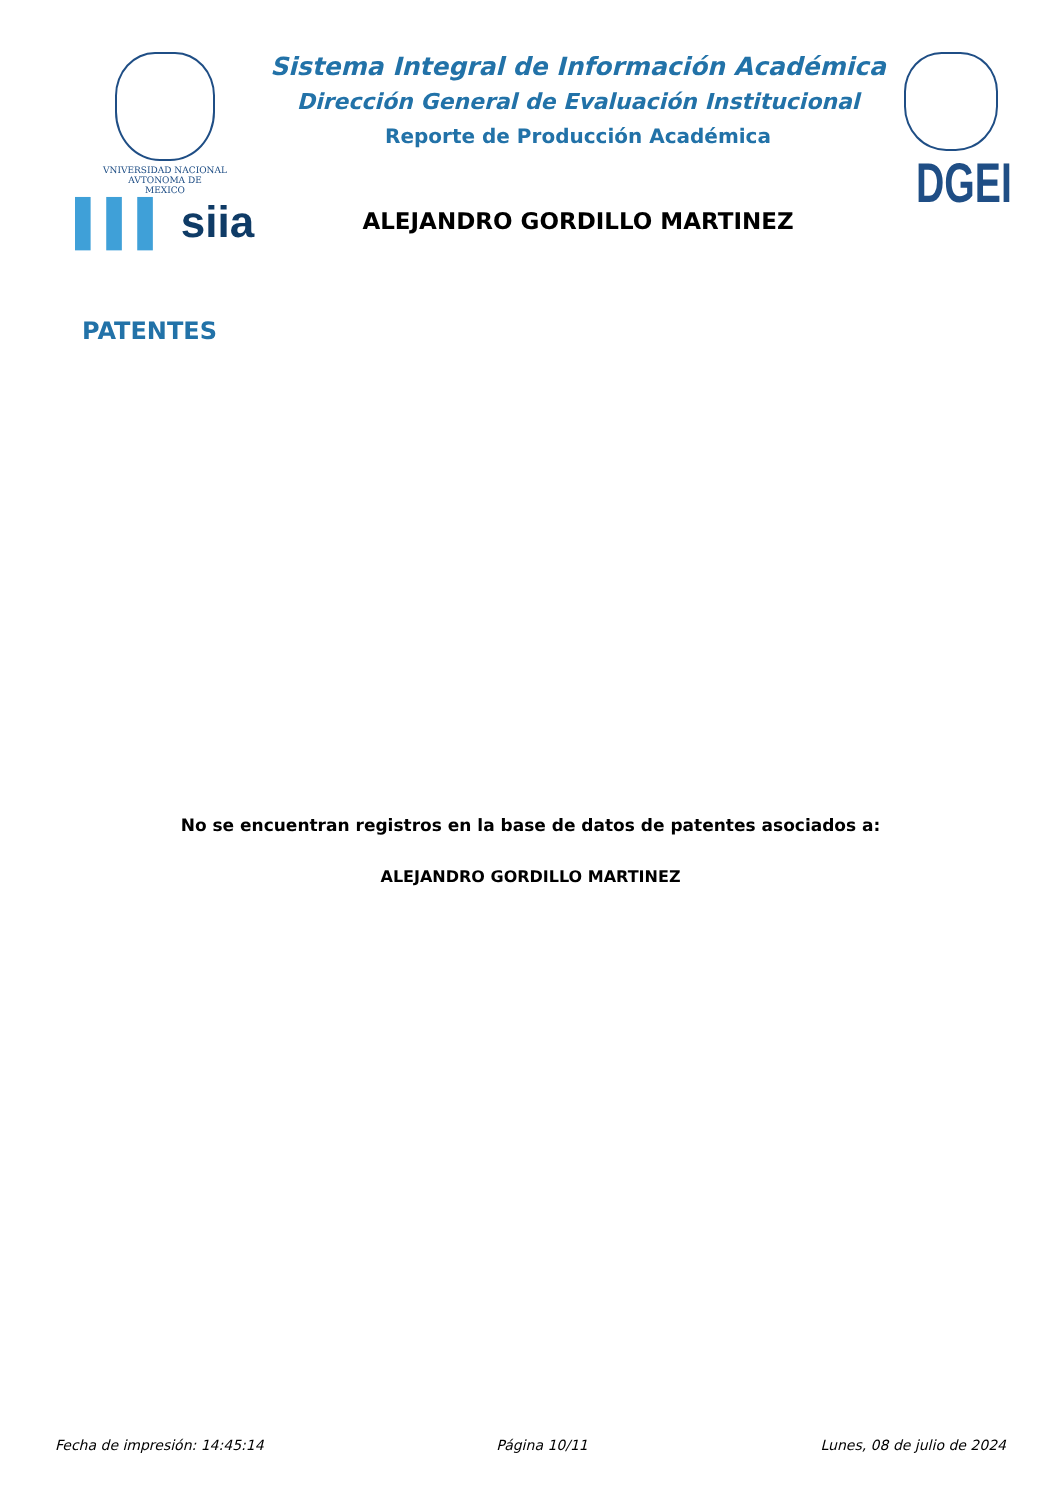VNIVERSIDAD NACIONAL
AVTONOMA DE
MEXICO
▌▌▌ siia
Sistema Integral de Información Académica
Dirección General de Evaluación Institucional
Reporte de Producción Académica
ALEJANDRO GORDILLO MARTINEZ
DGEI
PATENTES
No se encuentran registros en la base de datos de patentes asociados a:
ALEJANDRO GORDILLO MARTINEZ
Fecha de impresión: 14:45:14 Página 10/11 Lunes, 08 de julio de 2024